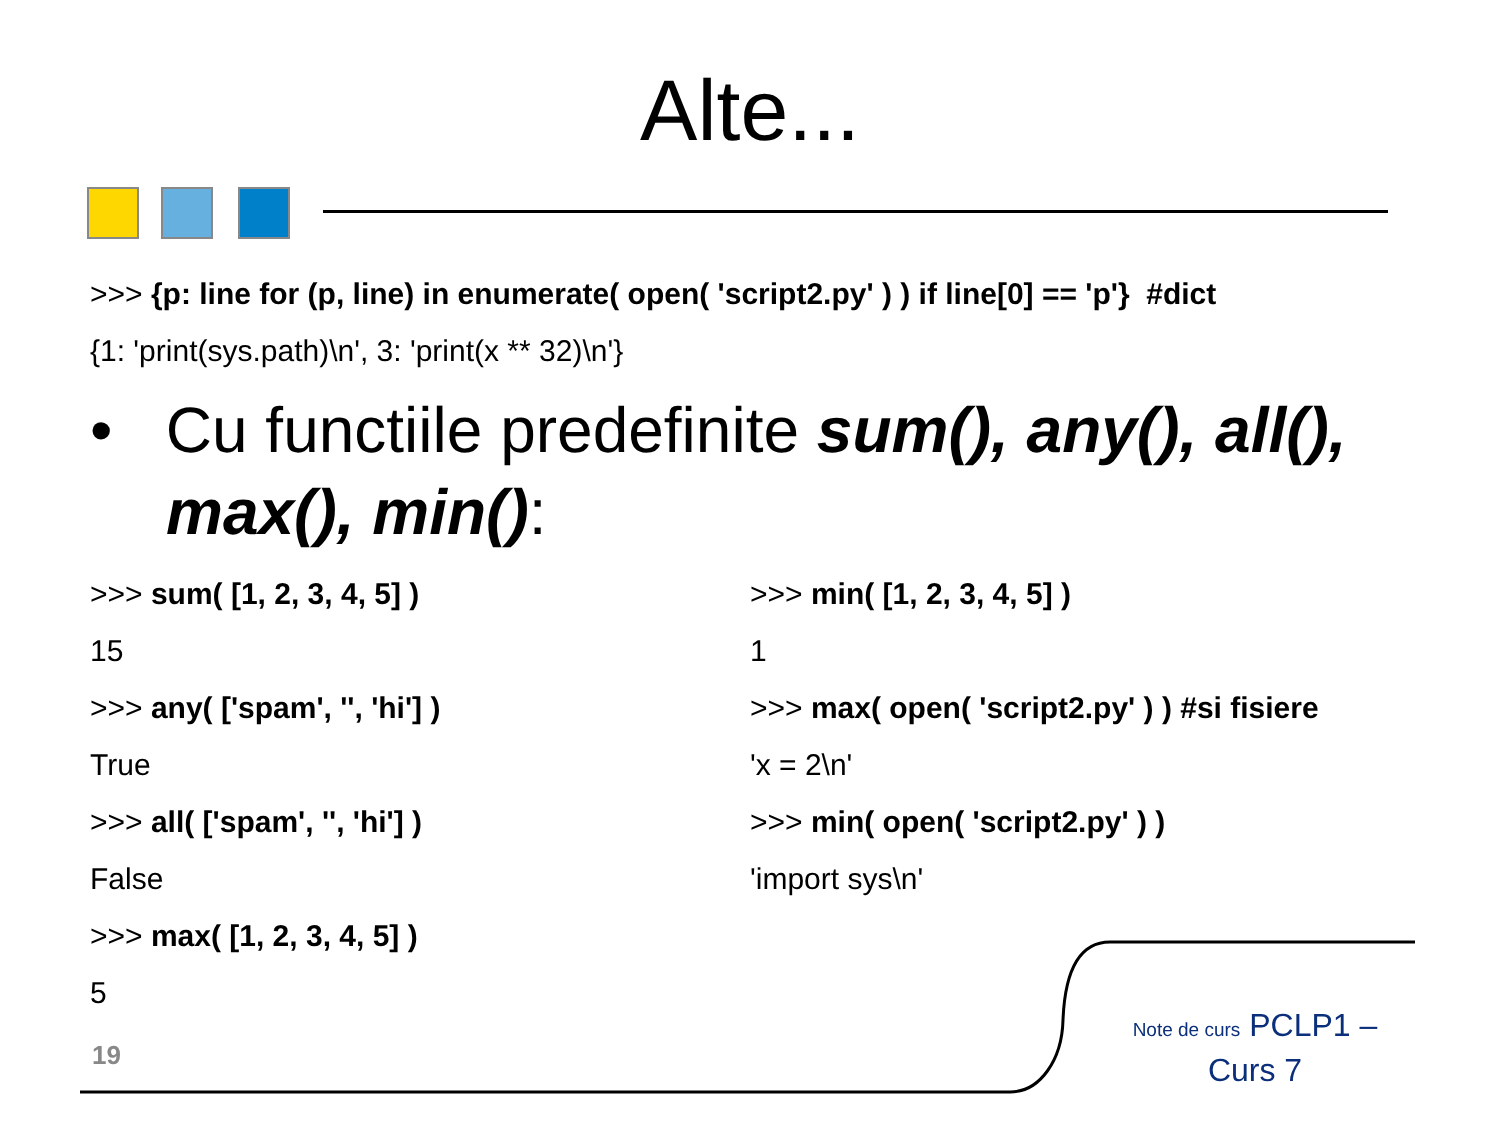Alte...
>>> {p: line for (p, line) in enumerate( open( 'script2.py' ) ) if line[0] == 'p'} #dict
{1: 'print(sys.path)\n', 3: 'print(x ** 32)\n'}
• Cu functiile predefinite sum(), any(), all(), max(), min():
>>> sum( [1, 2, 3, 4, 5] )
15
>>> any( ['spam', '', 'hi'] )
True
>>> all( ['spam', '', 'hi'] )
False
>>> max( [1, 2, 3, 4, 5] )
5
>>> min( [1, 2, 3, 4, 5] )
1
>>> max( open( 'script2.py' ) ) #si fisiere
'x = 2\n'
>>> min( open( 'script2.py' ) )
'import sys\n'
19
Note de curs PCLP1 – Curs 7